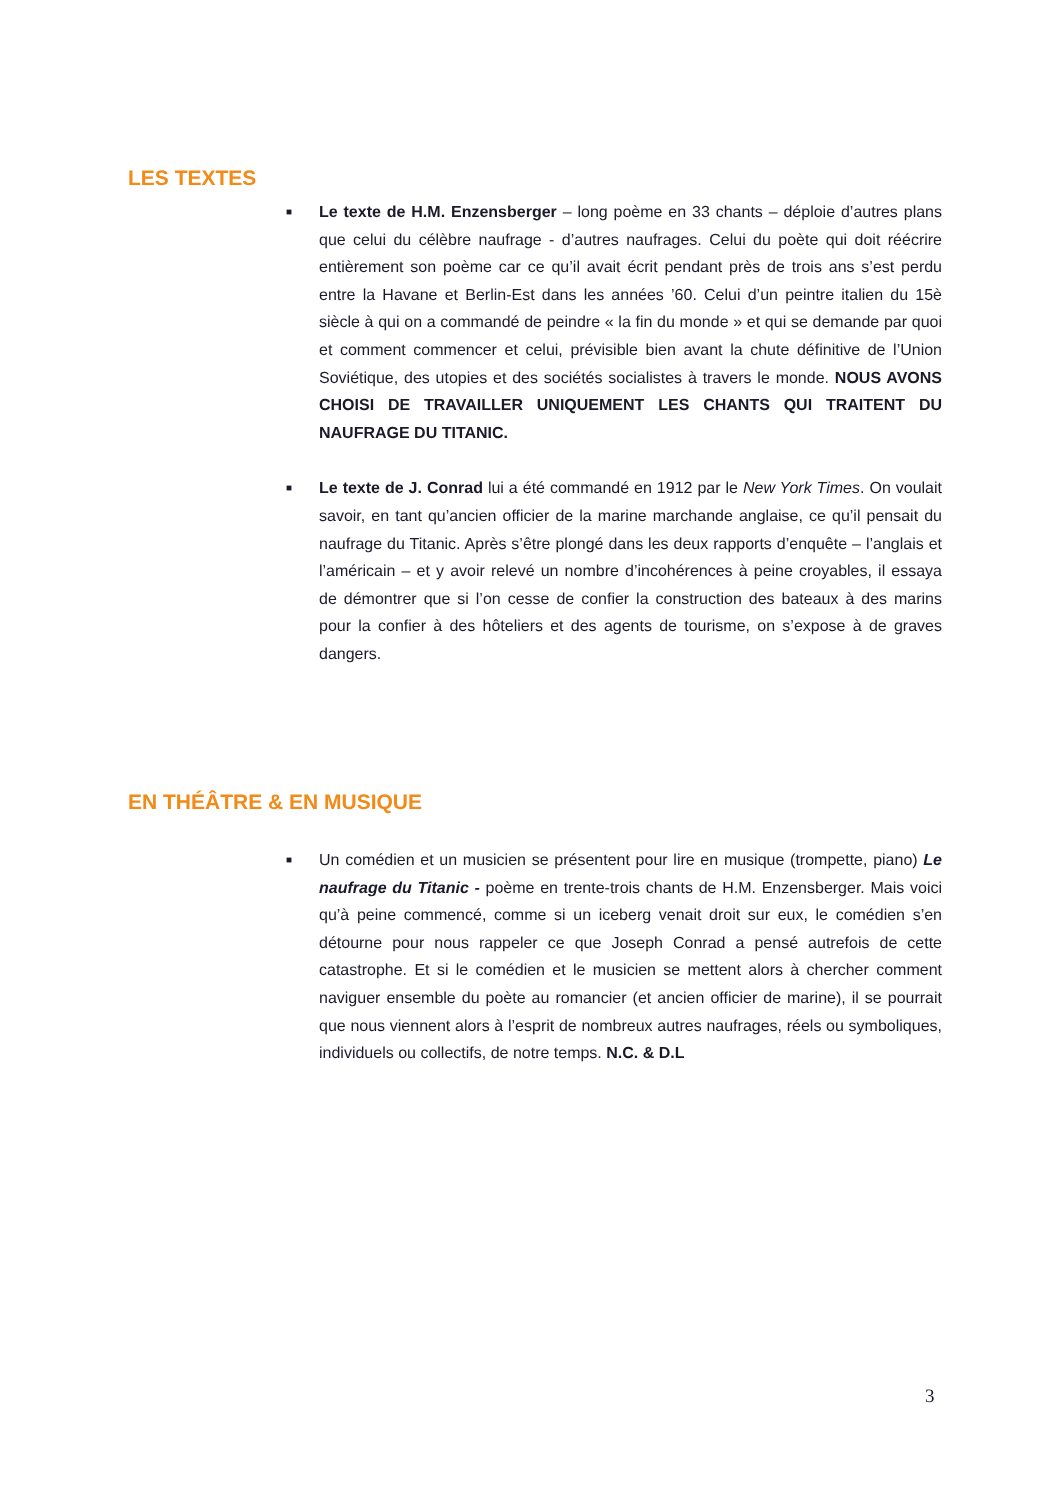LES TEXTES
■
Le texte de H.M. Enzensberger – long poème en 33 chants – déploie d’autres plans que celui du célèbre naufrage - d’autres naufrages. Celui du poète qui doit réécrire entièrement son poème car ce qu’il avait écrit pendant près de trois ans s’est perdu entre la Havane et Berlin-Est dans les années ’60. Celui d’un peintre italien du 15è siècle à qui on a commandé de peindre « la fin du monde » et qui se demande par quoi et comment commencer et celui, prévisible bien avant la chute définitive de l’Union Soviétique, des utopies et des sociétés socialistes à travers le monde. NOUS AVONS CHOISI DE TRAVAILLER UNIQUEMENT LES CHANTS QUI TRAITENT DU NAUFRAGE DU TITANIC.
■
Le texte de J. Conrad lui a été commandé en 1912 par le New York Times. On voulait savoir, en tant qu’ancien officier de la marine marchande anglaise, ce qu’il pensait du naufrage du Titanic. Après s’être plongé dans les deux rapports d’enquête – l’anglais et l’américain – et y avoir relevé un nombre d’incohérences à peine croyables, il essaya de démontrer que si l’on cesse de confier la construction des bateaux à des marins pour la confier à des hôteliers et des agents de tourisme, on s’expose à de graves dangers.
EN THÉÂTRE & EN MUSIQUE
■
Un comédien et un musicien se présentent pour lire en musique (trompette, piano) Le naufrage du Titanic - poème en trente-trois chants de H.M. Enzensberger. Mais voici qu’à peine commencé, comme si un iceberg venait droit sur eux, le comédien s’en détourne pour nous rappeler ce que Joseph Conrad a pensé autrefois de cette catastrophe. Et si le comédien et le musicien se mettent alors à chercher comment naviguer ensemble du poète au romancier (et ancien officier de marine), il se pourrait que nous viennent alors à l’esprit de nombreux autres naufrages, réels ou symboliques, individuels ou collectifs, de notre temps. N.C. & D.L
3